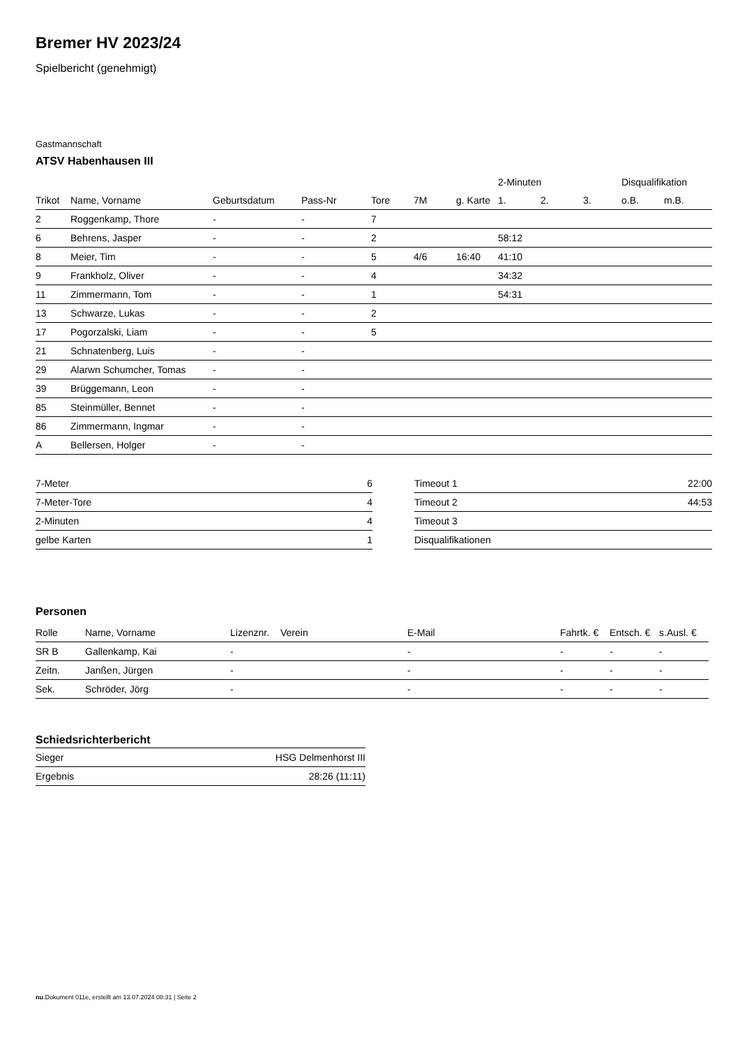Bremer HV 2023/24
Spielbericht (genehmigt)
Gastmannschaft
ATSV Habenhausen III
| | | | | | | | 2-Minuten | | | Disqualifikation | |
| --- | --- | --- | --- | --- | --- | --- | --- | --- | --- | --- | --- |
| Trikot | Name, Vorname | Geburtsdatum | Pass-Nr | Tore | 7M | g. Karte | 1. | 2. | 3. | o.B. | m.B. |
| 2 | Roggenkamp, Thore | - | - | 7 | | | | | | | |
| 6 | Behrens, Jasper | - | - | 2 | | | 58:12 | | | | |
| 8 | Meier, Tim | - | - | 5 | 4/6 | 16:40 | 41:10 | | | | |
| 9 | Frankholz, Oliver | - | - | 4 | | | 34:32 | | | | |
| 11 | Zimmermann, Tom | - | - | 1 | | | 54:31 | | | | |
| 13 | Schwarze, Lukas | - | - | 2 | | | | | | | |
| 17 | Pogorzalski, Liam | - | - | 5 | | | | | | | |
| 21 | Schnatenberg, Luis | - | - | | | | | | | | |
| 29 | Alarwn Schumcher, Tomas | - | - | | | | | | | | |
| 39 | Brüggemann, Leon | - | - | | | | | | | | |
| 85 | Steinmüller, Bennet | - | - | | | | | | | | |
| 86 | Zimmermann, Ingmar | - | - | | | | | | | | |
| A | Bellersen, Holger | - | - | | | | | | | | |
| 7-Meter | 6 |
| 7-Meter-Tore | 4 |
| 2-Minuten | 4 |
| gelbe Karten | 1 |
| Timeout 1 | 22:00 |
| Timeout 2 | 44:53 |
| Timeout 3 | |
| Disqualifikationen | |
Personen
| Rolle | Name, Vorname | Lizenznr. | Verein | E-Mail | Fahrtk. € | Entsch. € | s.Ausl. € |
| --- | --- | --- | --- | --- | --- | --- | --- |
| SR B | Gallenkamp, Kai | - | | - | - | - | - |
| Zeitn. | Janßen, Jürgen | - | | - | - | - | - |
| Sek. | Schröder, Jörg | - | | - | - | - | - |
Schiedsrichterbericht
| Sieger | HSG Delmenhorst III |
| Ergebnis | 28:26 (11:11) |
nu.Dokument 011e, erstellt am 13.07.2024 08:31 | Seite 2